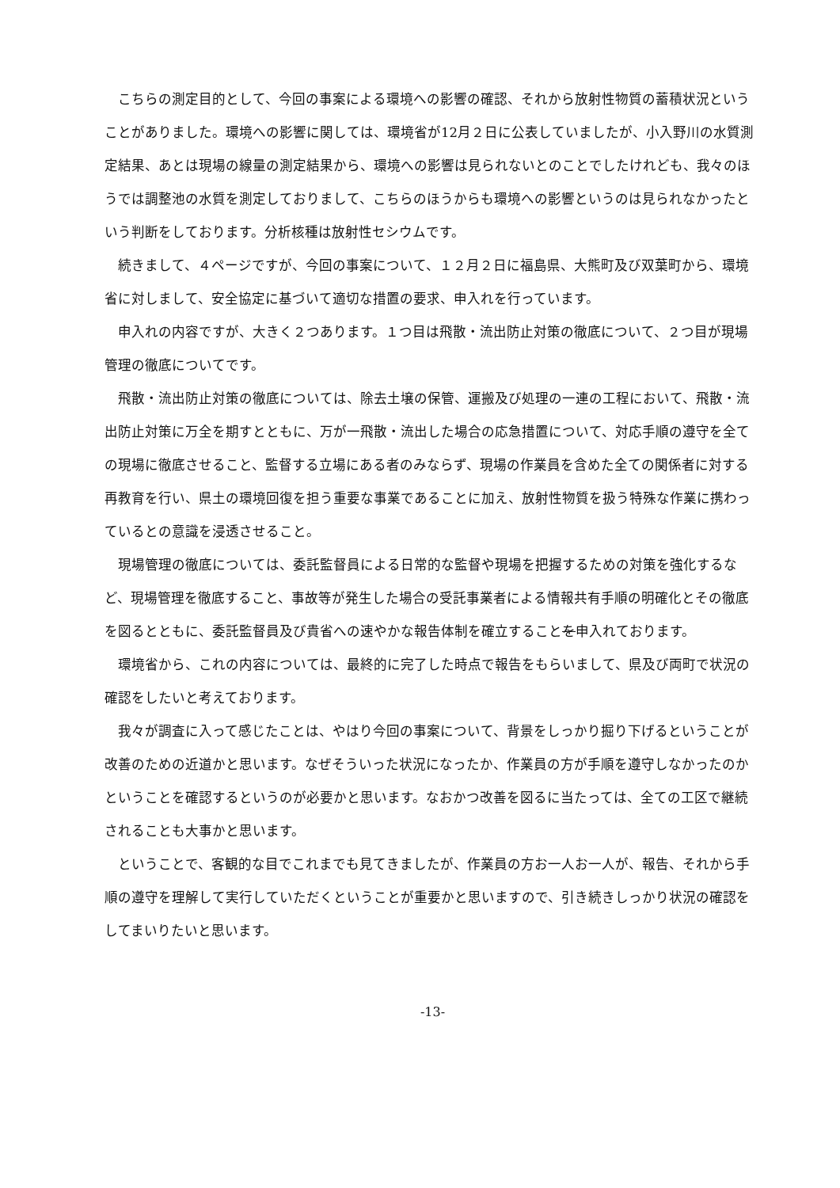こちらの測定目的として、今回の事案による環境への影響の確認、それから放射性物質の蓄積状況ということがありました。環境への影響に関しては、環境省が12月２日に公表していましたが、小入野川の水質測定結果、あとは現場の線量の測定結果から、環境への影響は見られないとのことでしたけれども、我々のほうでは調整池の水質を測定しておりまして、こちらのほうからも環境への影響というのは見られなかったという判断をしております。分析核種は放射性セシウムです。
続きまして、４ページですが、今回の事案について、１２月２日に福島県、大熊町及び双葉町から、環境省に対しまして、安全協定に基づいて適切な措置の要求、申入れを行っています。
申入れの内容ですが、大きく２つあります。１つ目は飛散・流出防止対策の徹底について、２つ目が現場管理の徹底についてです。
飛散・流出防止対策の徹底については、除去土壌の保管、運搬及び処理の一連の工程において、飛散・流出防止対策に万全を期すとともに、万が一飛散・流出した場合の応急措置について、対応手順の遵守を全ての現場に徹底させること、監督する立場にある者のみならず、現場の作業員を含めた全ての関係者に対する再教育を行い、県土の環境回復を担う重要な事業であることに加え、放射性物質を扱う特殊な作業に携わっているとの意識を浸透させること。
現場管理の徹底については、委託監督員による日常的な監督や現場を把握するための対策を強化するなど、現場管理を徹底すること、事故等が発生した場合の受託事業者による情報共有手順の明確化とその徹底を図るとともに、委託監督員及び貴省への速やかな報告体制を確立することを申入れております。
環境省から、これの内容については、最終的に完了した時点で報告をもらいまして、県及び両町で状況の確認をしたいと考えております。
我々が調査に入って感じたことは、やはり今回の事案について、背景をしっかり掘り下げるということが改善のための近道かと思います。なぜそういった状況になったか、作業員の方が手順を遵守しなかったのかということを確認するというのが必要かと思います。なおかつ改善を図るに当たっては、全ての工区で継続されることも大事かと思います。
ということで、客観的な目でこれまでも見てきましたが、作業員の方お一人お一人が、報告、それから手順の遵守を理解して実行していただくということが重要かと思いますので、引き続きしっかり状況の確認をしてまいりたいと思います。
-13-